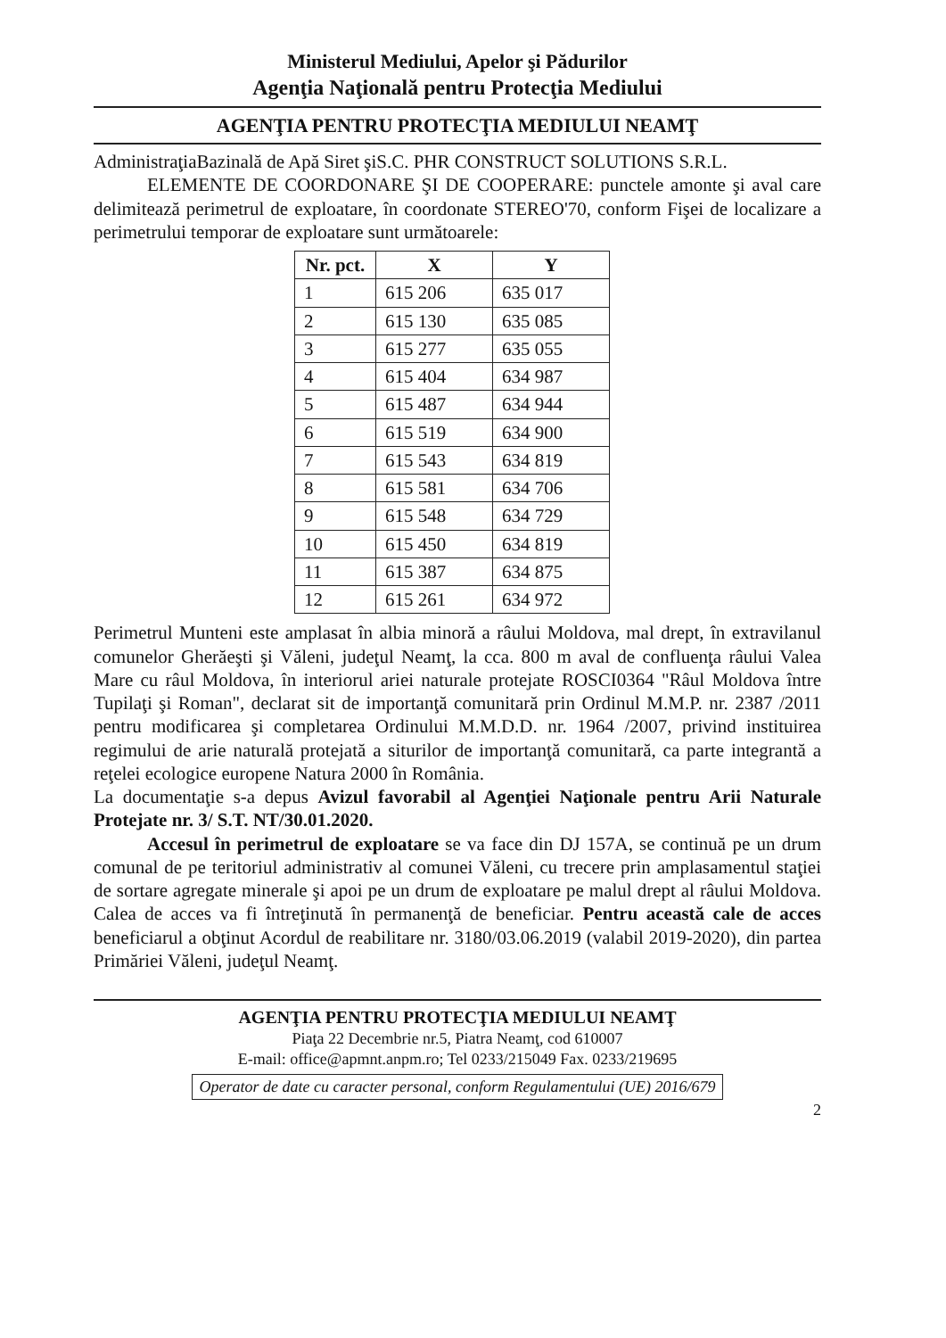Ministerul Mediului, Apelor şi Pădurilor
Agenţia Naţională pentru Protecţia Mediului
AGENŢIA PENTRU PROTECŢIA MEDIULUI NEAMŢ
AdministraţiaBazinală de Apă Siret şiS.C. PHR CONSTRUCT SOLUTIONS S.R.L.
ELEMENTE DE COORDONARE ŞI DE COOPERARE: punctele amonte şi aval care delimitează perimetrul de exploatare, în coordonate STEREO'70, conform Fişei de localizare a perimetrului temporar de exploatare sunt următoarele:
| Nr. pct. | X | Y |
| --- | --- | --- |
| 1 | 615 206 | 635 017 |
| 2 | 615 130 | 635 085 |
| 3 | 615 277 | 635 055 |
| 4 | 615 404 | 634 987 |
| 5 | 615 487 | 634 944 |
| 6 | 615 519 | 634 900 |
| 7 | 615 543 | 634 819 |
| 8 | 615 581 | 634 706 |
| 9 | 615 548 | 634 729 |
| 10 | 615 450 | 634 819 |
| 11 | 615 387 | 634 875 |
| 12 | 615 261 | 634 972 |
Perimetrul Munteni este amplasat în albia minoră a râului Moldova, mal drept, în extravilanul comunelor Gherăeşti şi Văleni, judeţul Neamţ, la cca. 800 m aval de confluenţa râului Valea Mare cu râul Moldova, în interiorul ariei naturale protejate ROSCI0364 "Râul Moldova între Tupilaţi şi Roman", declarat sit de importanţă comunitară prin Ordinul M.M.P. nr. 2387 /2011 pentru modificarea şi completarea Ordinului M.M.D.D. nr. 1964 /2007, privind instituirea regimului de arie naturală protejată a siturilor de importanţă comunitară, ca parte integrantă a reţelei ecologice europene Natura 2000 în România.
La documentaţie s-a depus Avizul favorabil al Agenţiei Naţionale pentru Arii Naturale Protejate nr. 3/ S.T. NT/30.01.2020.
Accesul în perimetrul de exploatare se va face din DJ 157A, se continuă pe un drum comunal de pe teritoriul administrativ al comunei Văleni, cu trecere prin amplasamentul staţiei de sortare agregate minerale şi apoi pe un drum de exploatare pe malul drept al râului Moldova. Calea de acces va fi întreţinută în permanenţă de beneficiar. Pentru această cale de acces beneficiarul a obţinut Acordul de reabilitare nr. 3180/03.06.2019 (valabil 2019-2020), din partea Primăriei Văleni, judeţul Neamţ.
AGENŢIA PENTRU PROTECŢIA MEDIULUI NEAMŢ
Piaţa 22 Decembrie nr.5, Piatra Neamţ, cod 610007
E-mail: office@apmnt.anpm.ro; Tel 0233/215049 Fax. 0233/219695
Operator de date cu caracter personal, conform Regulamentului (UE) 2016/679
2